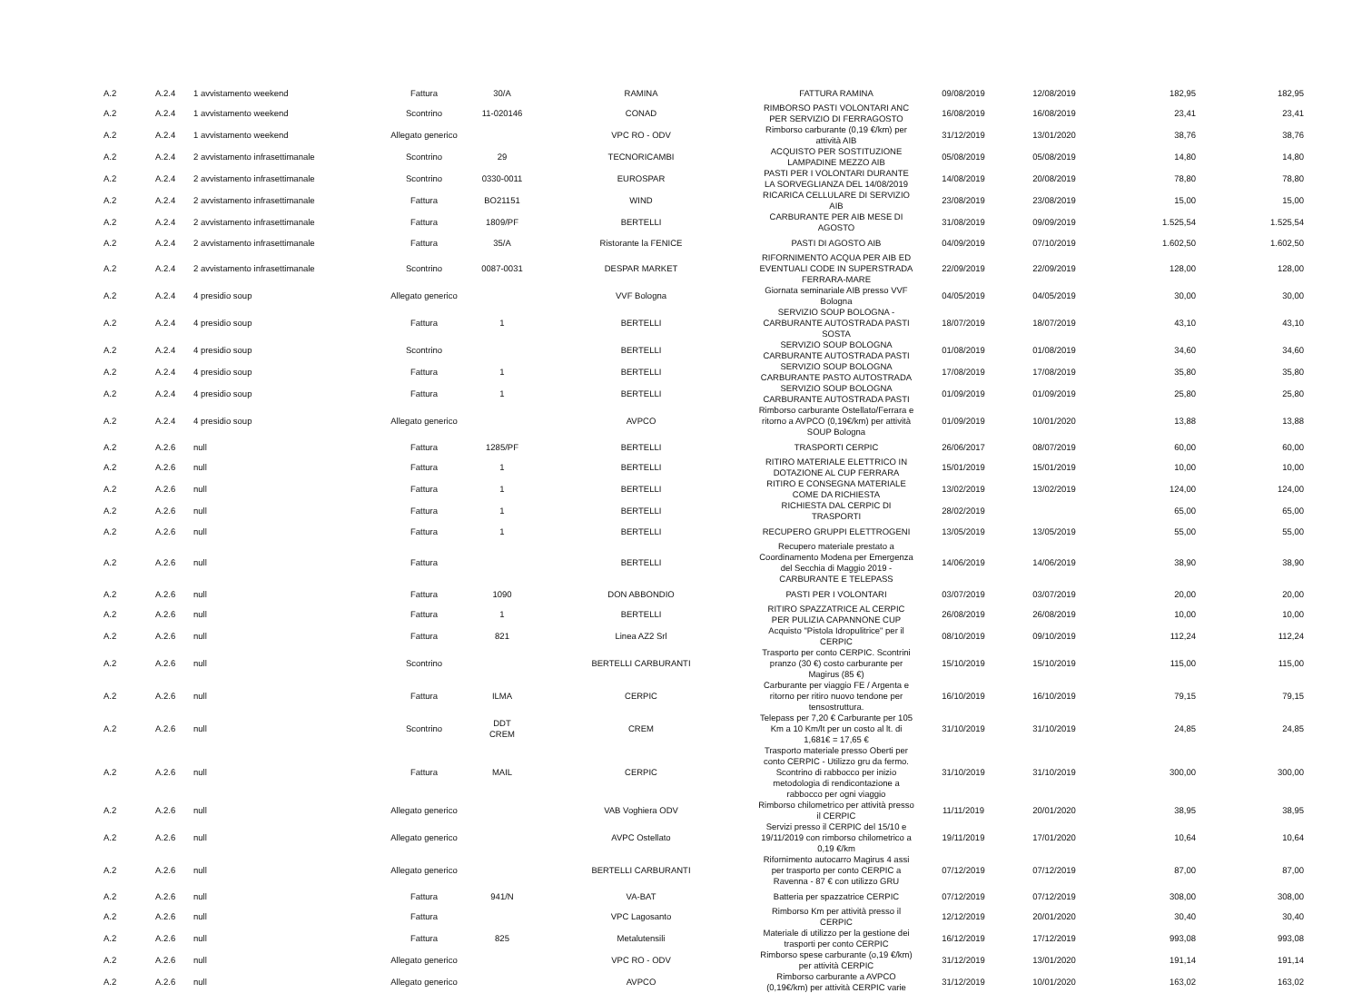| A.2 | A.2.4 | 1 avvistamento weekend | Fattura | 30/A | RAMINA | FATTURA RAMINA | 09/08/2019 | 12/08/2019 | 182,95 | 182,95 |
| A.2 | A.2.4 | 1 avvistamento weekend | Scontrino | 11-020146 | CONAD | RIMBORSO PASTI VOLONTARI ANC PER SERVIZIO DI FERRAGOSTO | 16/08/2019 | 16/08/2019 | 23,41 | 23,41 |
| A.2 | A.2.4 | 1 avvistamento weekend | Allegato generico | | VPC RO - ODV | Rimborso carburante (0,19 €/km) per attività AIB | 31/12/2019 | 13/01/2020 | 38,76 | 38,76 |
| A.2 | A.2.4 | 2 avvistamento infrasettimanale | Scontrino | 29 | TECNORICAMBI | ACQUISTO PER SOSTITUZIONE LAMPADINE MEZZO AIB | 05/08/2019 | 05/08/2019 | 14,80 | 14,80 |
| A.2 | A.2.4 | 2 avvistamento infrasettimanale | Scontrino | 0330-0011 | EUROSPAR | PASTI PER I VOLONTARI DURANTE LA SORVEGLIANZA DEL 14/08/2019 | 14/08/2019 | 20/08/2019 | 78,80 | 78,80 |
| A.2 | A.2.4 | 2 avvistamento infrasettimanale | Fattura | BO21151 | WIND | RICARICA CELLULARE DI SERVIZIO AIB | 23/08/2019 | 23/08/2019 | 15,00 | 15,00 |
| A.2 | A.2.4 | 2 avvistamento infrasettimanale | Fattura | 1809/PF | BERTELLI | CARBURANTE PER AIB MESE DI AGOSTO | 31/08/2019 | 09/09/2019 | 1.525,54 | 1.525,54 |
| A.2 | A.2.4 | 2 avvistamento infrasettimanale | Fattura | 35/A | Ristorante la FENICE | PASTI DI AGOSTO AIB | 04/09/2019 | 07/10/2019 | 1.602,50 | 1.602,50 |
| A.2 | A.2.4 | 2 avvistamento infrasettimanale | Scontrino | 0087-0031 | DESPAR MARKET | RIFORNIMENTO ACQUA PER AIB ED EVENTUALI CODE IN SUPERSTRADA FERRARA-MARE | 22/09/2019 | 22/09/2019 | 128,00 | 128,00 |
| A.2 | A.2.4 | 4 presidio soup | Allegato generico | | VVF Bologna | Giornata seminariale AIB presso VVF Bologna | 04/05/2019 | 04/05/2019 | 30,00 | 30,00 |
| A.2 | A.2.4 | 4 presidio soup | Fattura | 1 | BERTELLI | SERVIZIO SOUP BOLOGNA - CARBURANTE AUTOSTRADA PASTI SOSTA | 18/07/2019 | 18/07/2019 | 43,10 | 43,10 |
| A.2 | A.2.4 | 4 presidio soup | Scontrino | | BERTELLI | SERVIZIO SOUP BOLOGNA CARBURANTE AUTOSTRADA PASTI | 01/08/2019 | 01/08/2019 | 34,60 | 34,60 |
| A.2 | A.2.4 | 4 presidio soup | Fattura | 1 | BERTELLI | SERVIZIO SOUP BOLOGNA CARBURANTE PASTO AUTOSTRADA | 17/08/2019 | 17/08/2019 | 35,80 | 35,80 |
| A.2 | A.2.4 | 4 presidio soup | Fattura | 1 | BERTELLI | SERVIZIO SOUP BOLOGNA CARBURANTE AUTOSTRADA PASTI | 01/09/2019 | 01/09/2019 | 25,80 | 25,80 |
| A.2 | A.2.4 | 4 presidio soup | Allegato generico | | AVPCO | Rimborso carburante Ostellato/Ferrara e ritorno a AVPCO (0,19€/km) per attività SOUP Bologna | 01/09/2019 | 10/01/2020 | 13,88 | 13,88 |
| A.2 | A.2.6 | null | Fattura | 1285/PF | BERTELLI | TRASPORTI CERPIC | 26/06/2017 | 08/07/2019 | 60,00 | 60,00 |
| A.2 | A.2.6 | null | Fattura | 1 | BERTELLI | RITIRO MATERIALE ELETTRICO IN DOTAZIONE AL CUP FERRARA | 15/01/2019 | 15/01/2019 | 10,00 | 10,00 |
| A.2 | A.2.6 | null | Fattura | 1 | BERTELLI | RITIRO E CONSEGNA MATERIALE COME DA RICHIESTA | 13/02/2019 | 13/02/2019 | 124,00 | 124,00 |
| A.2 | A.2.6 | null | Fattura | 1 | BERTELLI | RICHIESTA DAL CERPIC DI TRASPORTI | 28/02/2019 | | 65,00 | 65,00 |
| A.2 | A.2.6 | null | Fattura | 1 | BERTELLI | RECUPERO GRUPPI ELETTROGENI | 13/05/2019 | 13/05/2019 | 55,00 | 55,00 |
| A.2 | A.2.6 | null | Fattura | | BERTELLI | Recupero materiale prestato a Coordinamento Modena per Emergenza del Secchia di Maggio 2019 - CARBURANTE E TELEPASS | 14/06/2019 | 14/06/2019 | 38,90 | 38,90 |
| A.2 | A.2.6 | null | Fattura | 1090 | DON ABBONDIO | PASTI PER I VOLONTARI | 03/07/2019 | 03/07/2019 | 20,00 | 20,00 |
| A.2 | A.2.6 | null | Fattura | 1 | BERTELLI | RITIRO SPAZZATRICE AL CERPIC PER PULIZIA CAPANNONE CUP | 26/08/2019 | 26/08/2019 | 10,00 | 10,00 |
| A.2 | A.2.6 | null | Fattura | 821 | Linea AZ2 Srl | Acquisto "Pistola Idropulitrice" per il CERPIC | 08/10/2019 | 09/10/2019 | 112,24 | 112,24 |
| A.2 | A.2.6 | null | Scontrino | | BERTELLI CARBURANTI | Trasporto per conto CERPIC. Scontrini pranzo (30 €) costo carburante per Magirus (85 €) | 15/10/2019 | 15/10/2019 | 115,00 | 115,00 |
| A.2 | A.2.6 | null | Fattura | ILMA | CERPIC | Carburante per viaggio FE / Argenta e ritorno per ritiro nuovo tendone per tensostruttura. | 16/10/2019 | 16/10/2019 | 79,15 | 79,15 |
| A.2 | A.2.6 | null | Scontrino | DDT CREM | CREM | Telepass per 7,20 € Carburante per 105 Km a 10 Km/lt per un costo al lt. di 1,681€ = 17,65 € | 31/10/2019 | 31/10/2019 | 24,85 | 24,85 |
| A.2 | A.2.6 | null | Fattura | MAIL | CERPIC | Trasporto materiale presso Oberti per conto CERPIC - Utilizzo gru da fermo. Scontrino di rabbocco per inizio metodologia di rendicontazione a rabbocco per ogni viaggio | 31/10/2019 | 31/10/2019 | 300,00 | 300,00 |
| A.2 | A.2.6 | null | Allegato generico | | VAB Voghiera ODV | Rimborso chilometrico per attività presso il CERPIC | 11/11/2019 | 20/01/2020 | 38,95 | 38,95 |
| A.2 | A.2.6 | null | Allegato generico | | AVPC Ostellato | Servizi presso il CERPIC del 15/10 e 19/11/2019 con rimborso chilometrico a 0,19 €/km | 19/11/2019 | 17/01/2020 | 10,64 | 10,64 |
| A.2 | A.2.6 | null | Allegato generico | | BERTELLI CARBURANTI | Rifornimento autocarro Magirus 4 assi per trasporto per conto CERPIC a Ravenna - 87 € con utilizzo GRU | 07/12/2019 | 07/12/2019 | 87,00 | 87,00 |
| A.2 | A.2.6 | null | Fattura | 941/N | VA-BAT | Batteria per spazzatrice CERPIC | 07/12/2019 | 07/12/2019 | 308,00 | 308,00 |
| A.2 | A.2.6 | null | Fattura | | VPC Lagosanto | Rimborso Km per attività presso il CERPIC | 12/12/2019 | 20/01/2020 | 30,40 | 30,40 |
| A.2 | A.2.6 | null | Fattura | 825 | Metalutensili | Materiale di utilizzo per la gestione dei trasporti per conto CERPIC | 16/12/2019 | 17/12/2019 | 993,08 | 993,08 |
| A.2 | A.2.6 | null | Allegato generico | | VPC RO - ODV | Rimborso spese carburante (o,19 €/km) per attività CERPIC | 31/12/2019 | 13/01/2020 | 191,14 | 191,14 |
| A.2 | A.2.6 | null | Allegato generico | | AVPCO | Rimborso carburante a AVPCO (0,19€/km) per attività CERPIC varie | 31/12/2019 | 10/01/2020 | 163,02 | 163,02 |